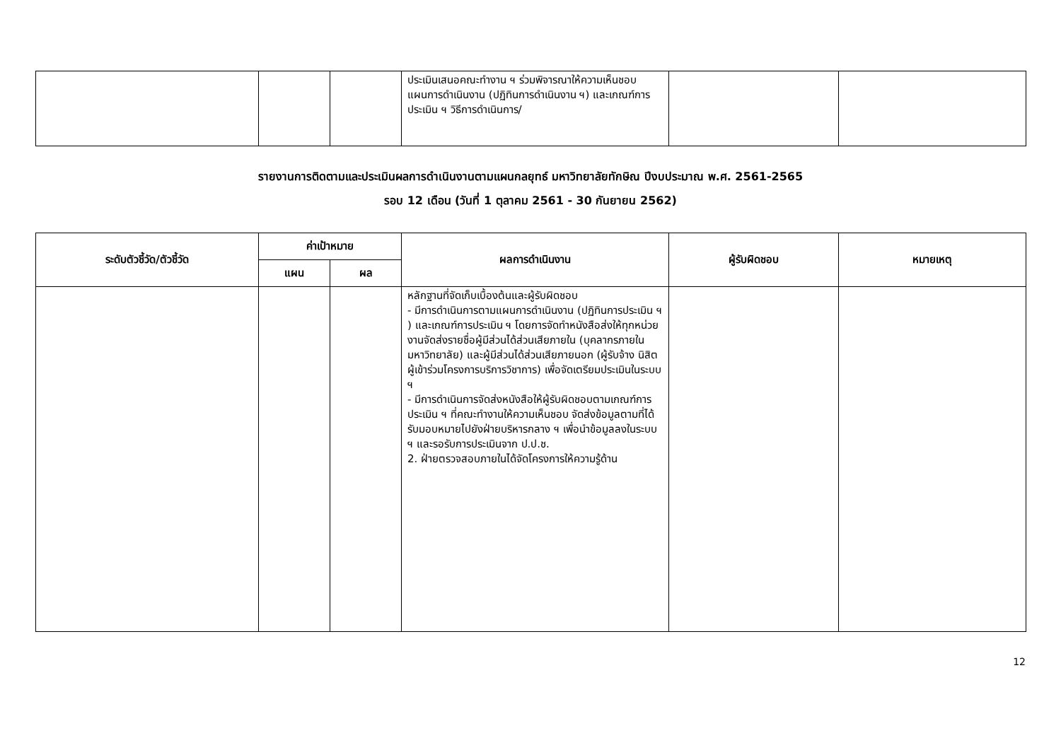| | | | ประเมินเสนอคณะทำงาน ฯ ร่วมพิจารณาให้ความเห็นชอบแผนการดำเนินงาน (ปฏิทินการดำเนินงาน ฯ) และเกณฑ์การประเมิน ฯ วิธีการดำเนินการ/ | | |
รายงานการติดตามและประเมินผลการดำเนินงานตามแผนกลยุทธ์ มหาวิทยาลัยทักษิณ ปีงบประมาณ พ.ศ. 2561-2565
รอบ 12 เดือน (วันที่ 1 ตุลาคม 2561 - 30 กันยายน 2562)
| ระดับตัวชี้วัด/ตัวชี้วัด | ค่าเป้าหมาย | | ผลการดำเนินงาน | ผู้รับผิดชอบ | หมายเหตุ |
| --- | --- | --- | --- | --- | --- |
| | แผน | ผล | | | |
| | | | หลักฐานที่จัดเก็บเบื้องต้นและผู้รับผิดชอบ - มีการดำเนินการตามแผนการดำเนินงาน (ปฏิทินการประเมิน ฯ ) และเกณฑ์การประเมิน ฯ โดยการจัดทำหนังสือส่งให้ทุกหน่วยงานจัดส่งรายชื่อผู้มีส่วนได้ส่วนเสียภายใน (บุคลากรภายในมหาวิทยาลัย) และผู้มีส่วนได้ส่วนเสียภายนอก (ผู้รับจ้าง นิสิต ผู้เข้าร่วมโครงการบริการวิชาการ) เพื่อจัดเตรียมประเมินในระบบ ฯ - มีการดำเนินการจัดส่งหนังสือให้ผู้รับผิดชอบตามเกณฑ์การประเมิน ฯ ที่คณะทำงานให้ความเห็นชอบ จัดส่งข้อมูลตามที่ได้รับมอบหมายไปยังฝ่ายบริหารกลาง ฯ เพื่อนำข้อมูลลงในระบบ ฯ และรอรับการประเมินจาก ป.ป.ช. 2. ฝ่ายตรวจสอบภายในได้จัดโครงการให้ความรู้ด้าน | | |
12